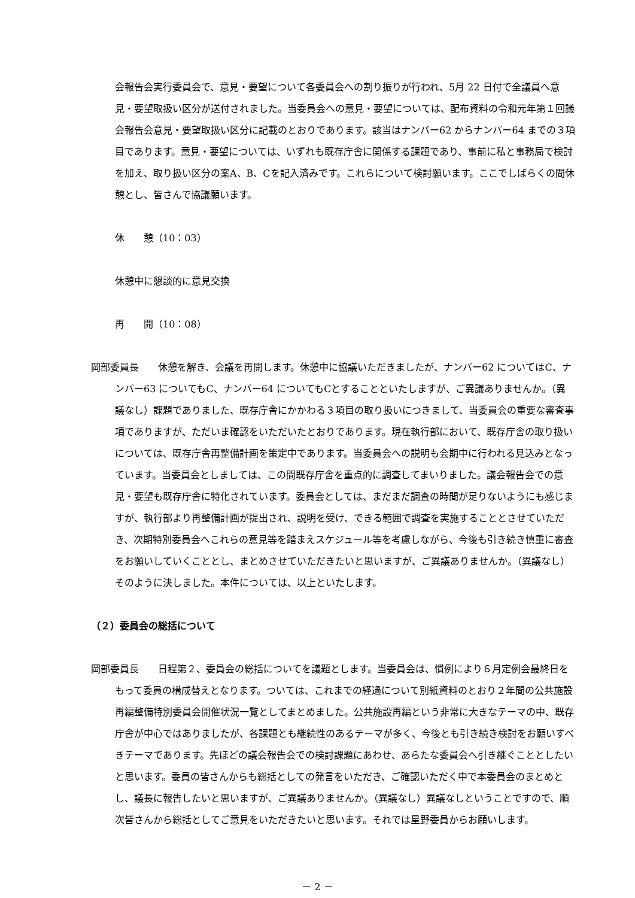会報告会実行委員会で、意見・要望について各委員会への割り振りが行われ、5月 22 日付で全議員へ意見・要望取扱い区分が送付されました。当委員会への意見・要望については、配布資料の令和元年第１回議会報告会意見・要望取扱い区分に記載のとおりであります。該当はナンバー62 からナンバー64 までの３項目であります。意見・要望については、いずれも既存庁舎に関係する課題であり、事前に私と事務局で検討を加え、取り扱い区分の案A、B、Cを記入済みです。これらについて検討願います。ここでしばらくの間休憩とし、皆さんで協議願います。
休　　憩（10：03）
休憩中に懇談的に意見交換
再　　開（10：08）
岡部委員長　　休憩を解き、会議を再開します。休憩中に協議いただきましたが、ナンバー62 についてはC、ナンバー63 についてもC、ナンバー64 についてもCとすることといたしますが、ご異議ありませんか。（異議なし）課題でありました、既存庁舎にかかわる３項目の取り扱いにつきまして、当委員会の重要な審査事項でありますが、ただいま確認をいただいたとおりであります。現在執行部において、既存庁舎の取り扱いについては、既存庁舎再整備計画を策定中であります。当委員会への説明も会期中に行われる見込みとなっています。当委員会としましては、この間既存庁舎を重点的に調査してまいりました。議会報告会での意見・要望も既存庁舎に特化されています。委員会としては、まだまだ調査の時間が足りないようにも感じますが、執行部より再整備計画が提出され、説明を受け、できる範囲で調査を実施することとさせていただき、次期特別委員会へこれらの意見等を踏まえスケジュール等を考慮しながら、今後も引き続き慎重に審査をお願いしていくこととし、まとめさせていただきたいと思いますが、ご異議ありませんか。（異議なし）そのように決しました。本件については、以上といたします。
（２）委員会の総括について
岡部委員長　　日程第２、委員会の総括についてを議題とします。当委員会は、慣例により６月定例会最終日をもって委員の構成替えとなります。ついては、これまでの経過について別紙資料のとおり２年間の公共施設再編整備特別委員会開催状況一覧としてまとめました。公共施設再編という非常に大きなテーマの中、既存庁舎が中心ではありましたが、各課題とも継続性のあるテーマが多く、今後とも引き続き検討をお願いすべきテーマであります。先ほどの議会報告会での検討課題にあわせ、あらたな委員会へ引き継ぐこととしたいと思います。委員の皆さんからも総括としての発言をいただき、ご確認いただく中で本委員会のまとめとし、議長に報告したいと思いますが、ご異議ありませんか。（異議なし）異議なしということですので、順次皆さんから総括としてご意見をいただきたいと思います。それでは星野委員からお願いします。
－ 2 －